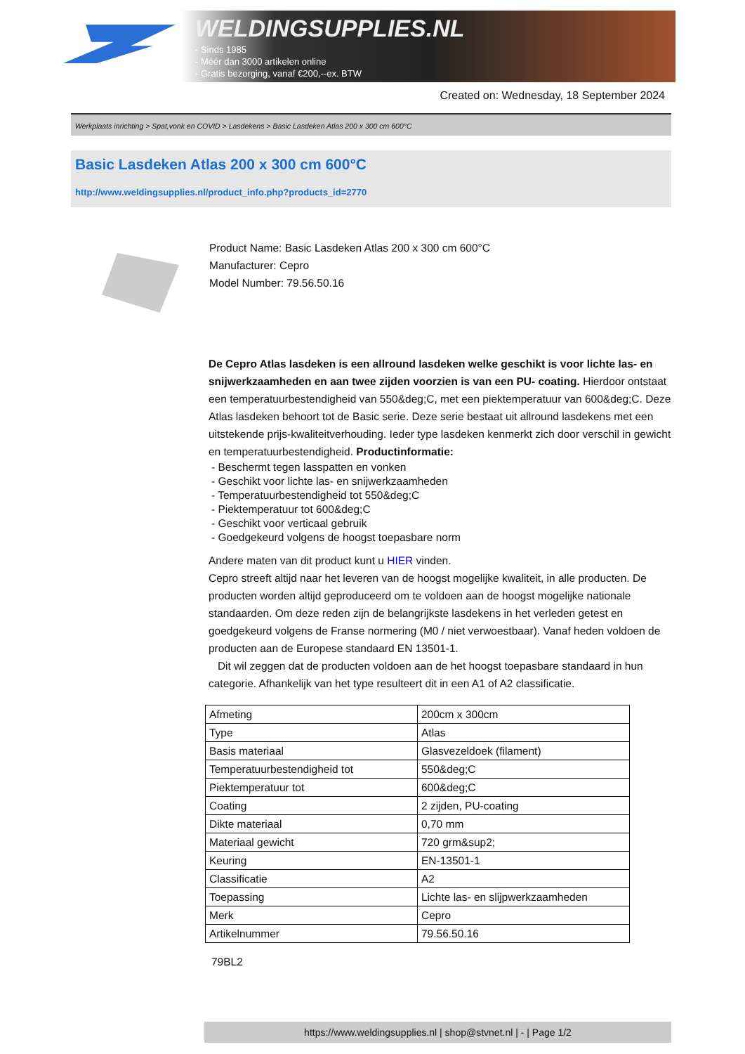WELDINGSUPPLIES.NL
- Sinds 1985
- Méér dan 3000 artikelen online
- Gratis bezorging, vanaf €200,--ex. BTW
Created on: Wednesday, 18 September 2024
Werkplaats inrichting > Spat,vonk en COVID > Lasdekens > Basic Lasdeken Atlas 200 x 300 cm 600°C
Basic Lasdeken Atlas 200 x 300 cm 600°C
http://www.weldingsupplies.nl/product_info.php?products_id=2770
Product Name: Basic Lasdeken Atlas 200 x 300 cm 600°C
Manufacturer: Cepro
Model Number: 79.56.50.16
De Cepro Atlas lasdeken is een allround lasdeken welke geschikt is voor lichte las- en snijwerkzaamheden en aan twee zijden voorzien is van een PU- coating. Hierdoor ontstaat een temperatuurbestendigheid van 550&deg;C, met een piektemperatuur van 600&deg;C. Deze Atlas lasdeken behoort tot de Basic serie. Deze serie bestaat uit allround lasdekens met een uitstekende prijs-kwaliteitverhouding. Ieder type lasdeken kenmerkt zich door verschil in gewicht en temperatuurbestendigheid. Productinformatie:
- Beschermt tegen lasspatten en vonken
- Geschikt voor lichte las- en snijwerkzaamheden
- Temperatuurbestendigheid tot 550&deg;C
- Piektemperatuur tot 600&deg;C
- Geschikt voor verticaal gebruik
- Goedgekeurd volgens de hoogst toepasbare norm
Andere maten van dit product kunt u HIER vinden.
Cepro streeft altijd naar het leveren van de hoogst mogelijke kwaliteit, in alle producten. De producten worden altijd geproduceerd om te voldoen aan de hoogst mogelijke nationale standaarden. Om deze reden zijn de belangrijkste lasdekens in het verleden getest en goedgekeurd volgens de Franse normering (M0 / niet verwoestbaar). Vanaf heden voldoen de producten aan de Europese standaard EN 13501-1.
Dit wil zeggen dat de producten voldoen aan de het hoogst toepasbare standaard in hun categorie. Afhankelijk van het type resulteert dit in een A1 of A2 classificatie.
| Afmeting | 200cm x 300cm |
| Type | Atlas |
| Basis materiaal | Glasvezeldoek (filament) |
| Temperatuurbestendigheid tot | 550&deg;C |
| Piektemperatuur tot | 600&deg;C |
| Coating | 2 zijden, PU-coating |
| Dikte materiaal | 0,70 mm |
| Materiaal gewicht | 720 grm&sup2; |
| Keuring | EN-13501-1 |
| Classificatie | A2 |
| Toepassing | Lichte las- en slijpwerkzaamheden |
| Merk | Cepro |
| Artikelnummer | 79.56.50.16 |
79BL2
https://www.weldingsupplies.nl | shop@stvnet.nl | - | Page 1/2